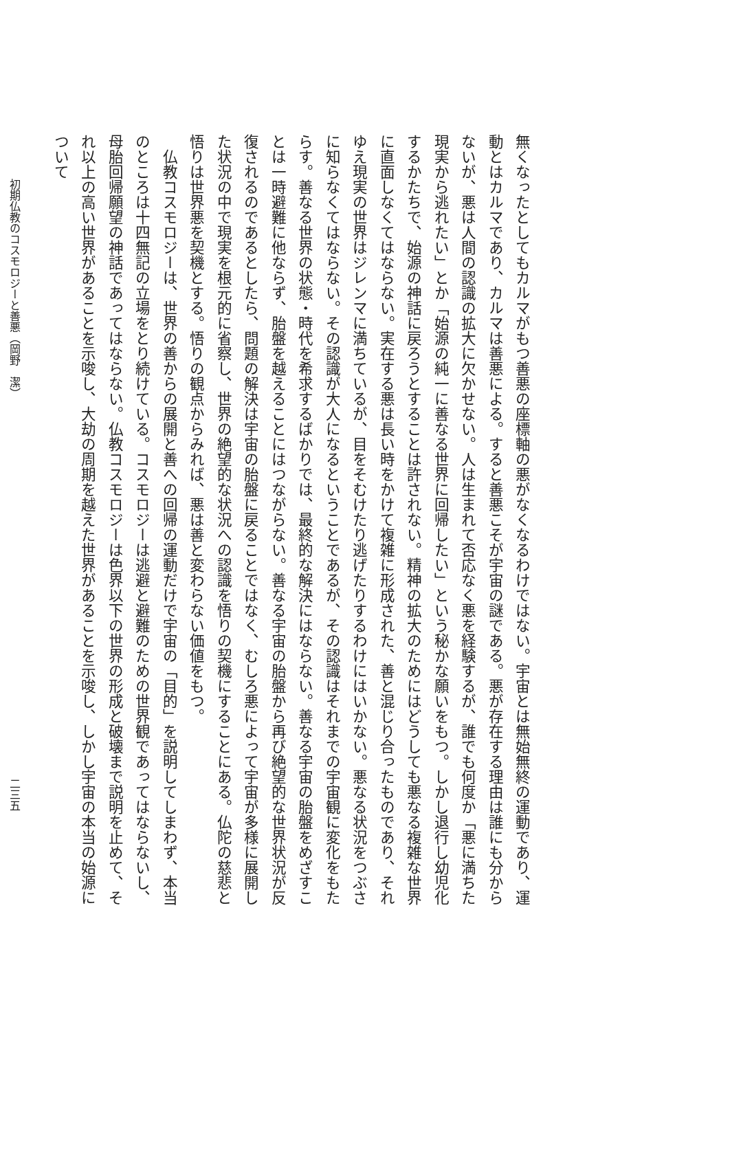無くなったとしてもカルマがもつ善悪の座標軸の悪がなくなるわけではない。宇宙とは無始無終の運動であり、運動とはカルマであり、カルマは善悪による。すると善悪こそが宇宙の謎である。悪が存在する理由は誰にも分からないが、悪は人間の認識の拡大に欠かせない。人は生まれて否応なく悪を経験するが、誰でも何度か「悪に満ちた現実から逃れたい」とか「始源の純一に善なる世界に回帰したい」という秘かな願いをもつ。しかし退行し幼児化するかたちで、始源の神話に戻ろうとすることは許されない。精神の拡大のためにはどうしても悪なる複雑な世界に直面しなくてはならない。実在する悪は長い時をかけて複雑に形成された、善と混じり合ったものであり、それゆえ現実の世界はジレンマに満ちているが、目をそむけたり逃げたりするわけにはいかない。悪なる状況をつぶさに知らなくてはならない。その認識が大人になるということであるが、その認識はそれまでの宇宙観に変化をもたらす。善なる世界の状態・時代を希求するばかりでは、最終的な解決にはならない。善なる宇宙の胎盤をめざすことは一時避難に他ならず、胎盤を越えることにはつながらない。善なる宇宙の胎盤から再び絶望的な世界状況が反復されるのであるとしたら、問題の解決は宇宙の胎盤に戻ることではなく、むしろ悪によって宇宙が多様に展開した状況の中で現実を根元的に省察し、世界の絶望的な状況への認識を悟りの契機にすることにある。仏陀の慈悲と悟りは世界悪を契機とする。悟りの観点からみれば、悪は善と変わらない価値をもつ。
　仏教コスモロジーは、世界の善からの展開と善への回帰の運動だけで宇宙の「目的」を説明してしまわず、本当のところは十四無記の立場をとり続けている。コスモロジーは逃避と避難のための世界観であってはならないし、母胎回帰願望の神話であってはならない。仏教コスモロジーは色界以下の世界の形成と破壊まで説明を止めて、それ以上の高い世界があることを示唆し、大劫の周期を越えた世界があることを示唆し、しかし宇宙の本当の始源について
初期仏教のコスモロジーと善悪（岡野　潔） 二三五